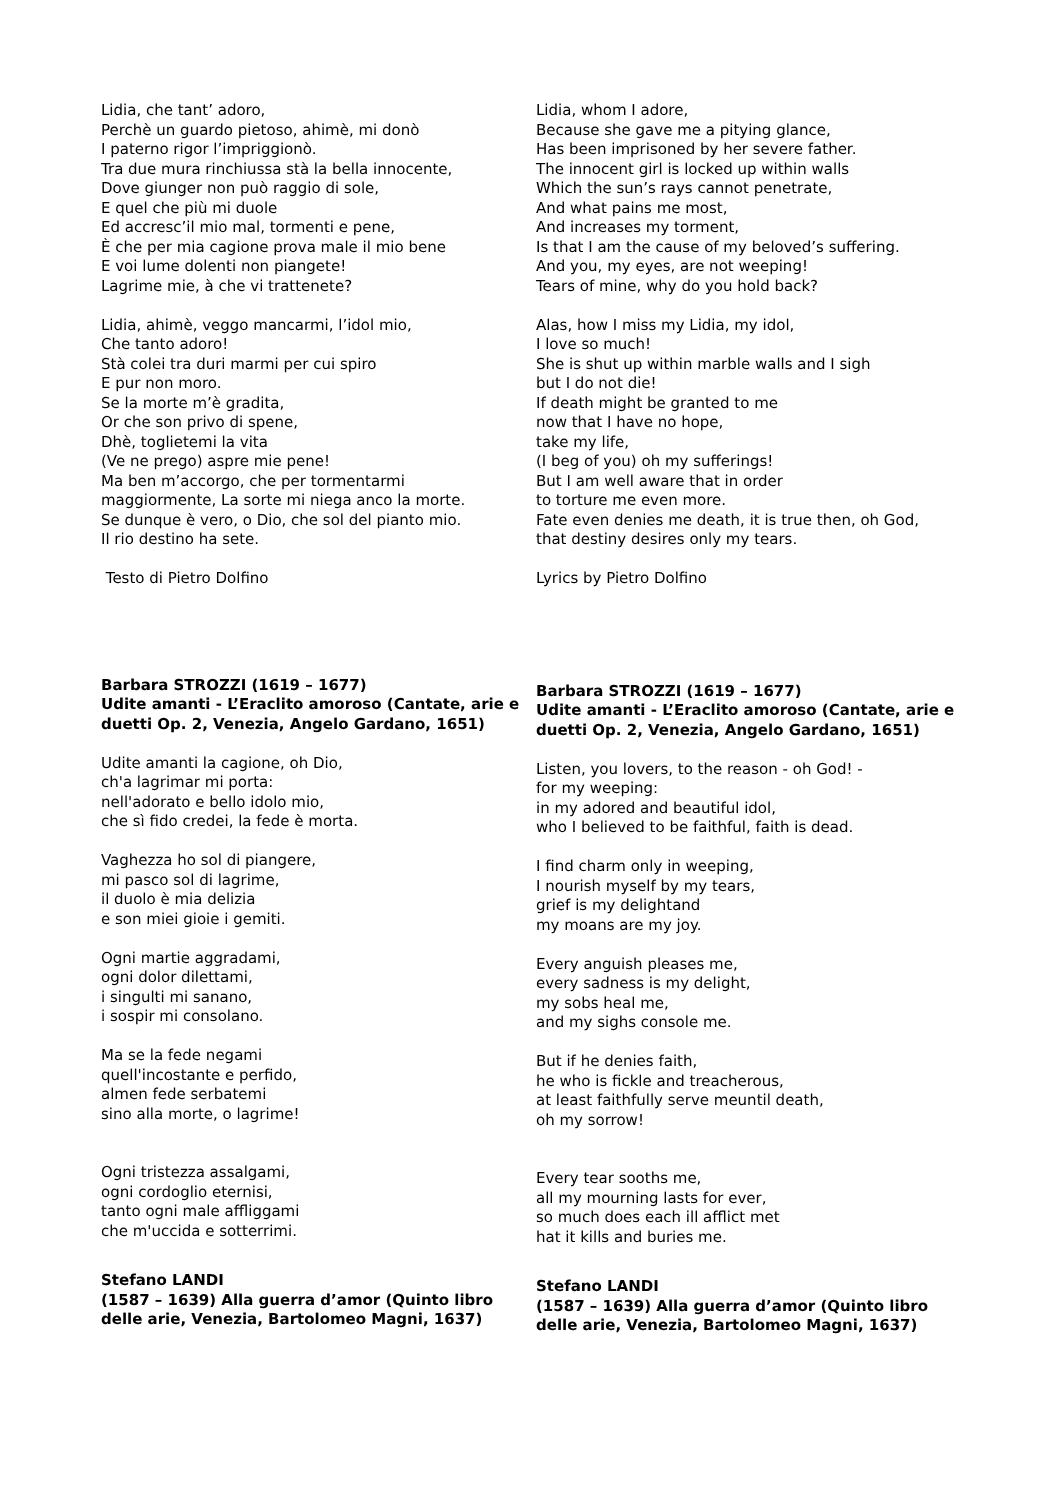Lidia, che tant’ adoro,
Perchè un guardo pietoso, ahimè, mi donò
I paterno rigor l’impriggionò.
Tra due mura rinchiussa stà la bella innocente,
Dove giunger non può raggio di sole,
E quel che più mi duole
Ed accresc’il mio mal, tormenti e pene,
È che per mia cagione prova male il mio bene
E voi lume dolenti non piangete!
Lagrime mie, à che vi trattenete?
Lidia, ahimè, veggo mancarmi, l’idol mio,
Che tanto adoro!
Stà colei tra duri marmi per cui spiro
E pur non moro.
Se la morte m’è gradita,
Or che son privo di spene,
Dhè, toglietemi la vita
(Ve ne prego) aspre mie pene!
Ma ben m’accorgo, che per tormentarmi
maggiormente, La sorte mi niega anco la morte.
Se dunque è vero, o Dio, che sol del pianto mio.
Il rio destino ha sete.
Testo di Pietro Dolfino
Barbara STROZZI (1619 – 1677)
Udite amanti - L’Eraclito amoroso (Cantate, arie e duetti Op. 2, Venezia, Angelo Gardano, 1651)
Udite amanti la cagione, oh Dio,
ch'a lagrimar mi porta:
nell'adorato e bello idolo mio,
che sì fido credei, la fede è morta.
Vaghezza ho sol di piangere,
mi pasco sol di lagrime,
il duolo è mia delizia
e son miei gioie i gemiti.
Ogni martie aggradami,
ogni dolor dilettami,
i singulti mi sanano,
i sospir mi consolano.
Ma se la fede negami
quell'incostante e perfido,
almen fede serbatemi
sino alla morte, o lagrime!
Ogni tristezza assalgami,
ogni cordoglio eternisi,
tanto ogni male affliggami
che m'uccida e sotterrimi.
Stefano LANDI
(1587 – 1639) Alla guerra d’amor (Quinto libro delle arie, Venezia, Bartolomeo Magni, 1637)
Lidia, whom I adore,
Because she gave me a pitying glance,
Has been imprisoned by her severe father.
The innocent girl is locked up within walls
Which the sun’s rays cannot penetrate,
And what pains me most,
And increases my torment,
Is that I am the cause of my beloved’s suffering.
And you, my eyes, are not weeping!
Tears of mine, why do you hold back?
Alas, how I miss my Lidia, my idol,
I love so much!
She is shut up within marble walls and I sigh
but I do not die!
If death might be granted to me
now that I have no hope,
take my life,
(I beg of you) oh my sufferings!
But I am well aware that in order
to torture me even more.
Fate even denies me death, it is true then, oh God,
that destiny desires only my tears.
Lyrics by Pietro Dolfino
Barbara STROZZI (1619 – 1677)
Udite amanti - L’Eraclito amoroso (Cantate, arie e duetti Op. 2, Venezia, Angelo Gardano, 1651)
Listen, you lovers, to the reason - oh God! -
for my weeping:
in my adored and beautiful idol,
who I believed to be faithful, faith is dead.
I find charm only in weeping,
I nourish myself by my tears,
grief is my delightand
my moans are my joy.
Every anguish pleases me,
every sadness is my delight,
my sobs heal me,
and my sighs console me.
But if he denies faith,
he who is fickle and treacherous,
at least faithfully serve meuntil death,
oh my sorrow!
Every tear sooths me,
all my mourning lasts for ever,
so much does each ill afflict met
hat it kills and buries me.
Stefano LANDI
(1587 – 1639) Alla guerra d’amor (Quinto libro delle arie, Venezia, Bartolomeo Magni, 1637)